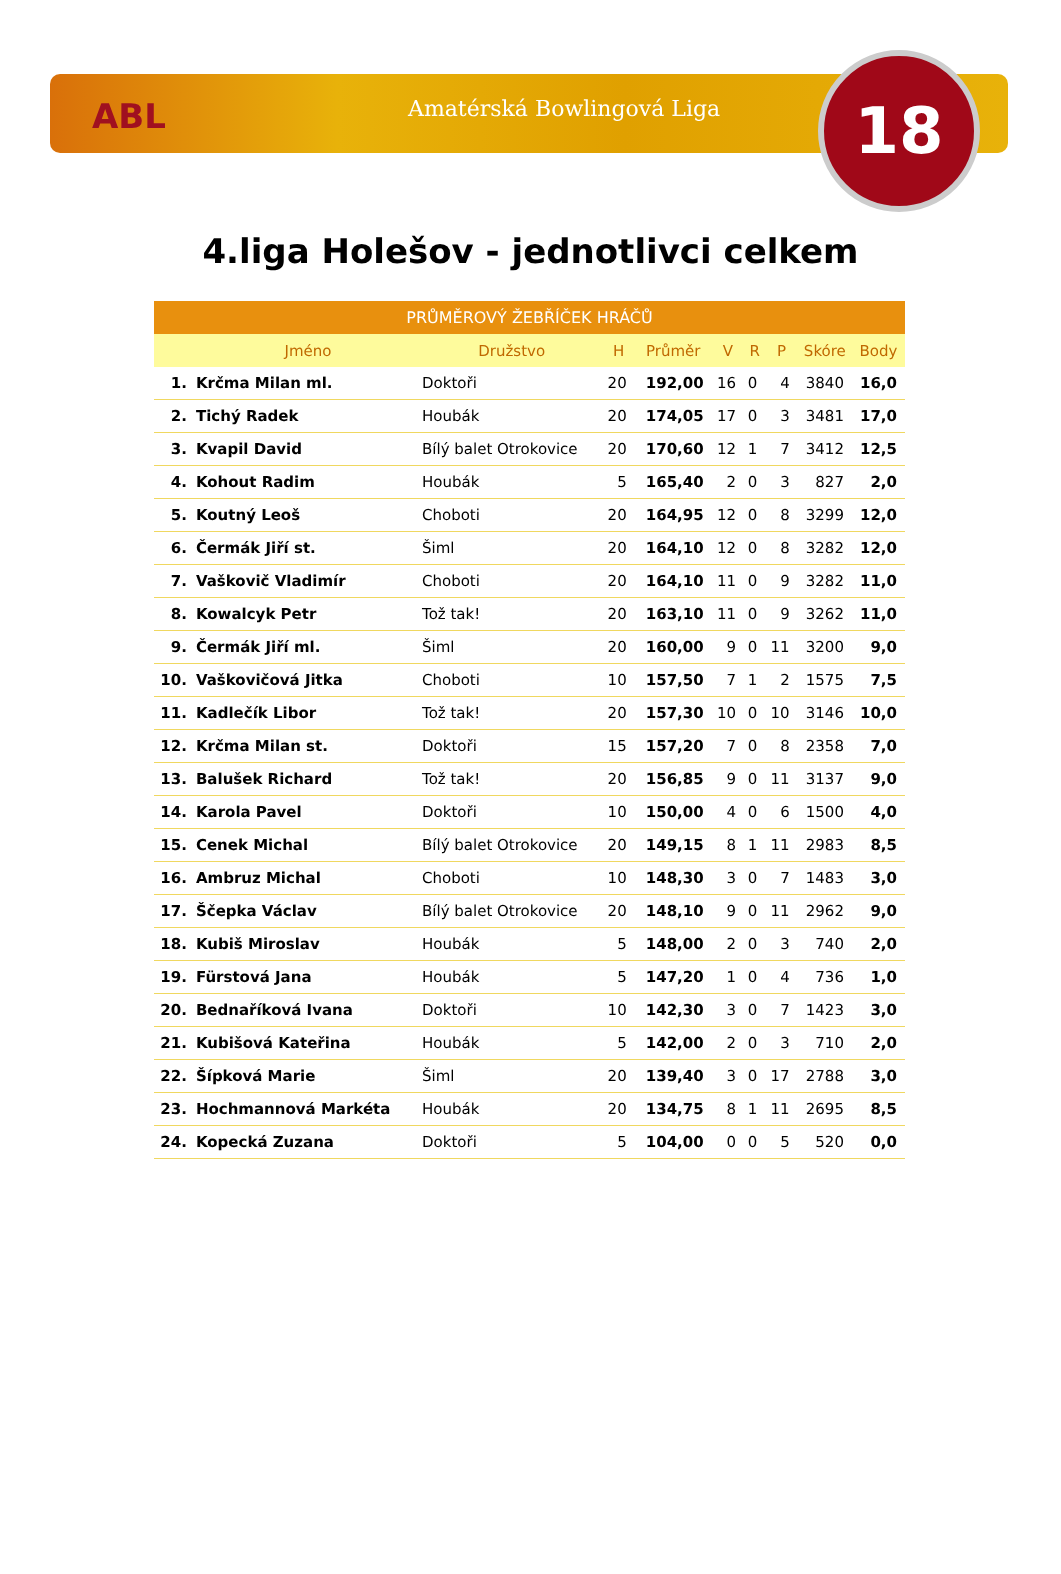ABL Amatérská Bowlingová Liga 18
4.liga Holešov - jednotlivci celkem
| PRŮMĚROVÝ ŽEBŘÍČEK HRÁČŮ | | | | | | | | | |
| --- | --- | --- | --- | --- | --- | --- | --- | --- | --- |
| | Jméno | Družstvo | H | Průměr | V | R | P | Skóre | Body |
| 1. | Krčma Milan ml. | Doktoři | 20 | 192,00 | 16 | 0 | 4 | 3840 | 16,0 |
| 2. | Tichý Radek | Houbák | 20 | 174,05 | 17 | 0 | 3 | 3481 | 17,0 |
| 3. | Kvapil David | Bílý balet Otrokovice | 20 | 170,60 | 12 | 1 | 7 | 3412 | 12,5 |
| 4. | Kohout Radim | Houbák | 5 | 165,40 | 2 | 0 | 3 | 827 | 2,0 |
| 5. | Koutný Leoš | Choboti | 20 | 164,95 | 12 | 0 | 8 | 3299 | 12,0 |
| 6. | Čermák Jiří st. | Šiml | 20 | 164,10 | 12 | 0 | 8 | 3282 | 12,0 |
| 7. | Vaškovič Vladimír | Choboti | 20 | 164,10 | 11 | 0 | 9 | 3282 | 11,0 |
| 8. | Kowalcyk Petr | Tož tak! | 20 | 163,10 | 11 | 0 | 9 | 3262 | 11,0 |
| 9. | Čermák Jiří ml. | Šiml | 20 | 160,00 | 9 | 0 | 11 | 3200 | 9,0 |
| 10. | Vaškovičová Jitka | Choboti | 10 | 157,50 | 7 | 1 | 2 | 1575 | 7,5 |
| 11. | Kadlečík Libor | Tož tak! | 20 | 157,30 | 10 | 0 | 10 | 3146 | 10,0 |
| 12. | Krčma Milan st. | Doktoři | 15 | 157,20 | 7 | 0 | 8 | 2358 | 7,0 |
| 13. | Balušek Richard | Tož tak! | 20 | 156,85 | 9 | 0 | 11 | 3137 | 9,0 |
| 14. | Karola Pavel | Doktoři | 10 | 150,00 | 4 | 0 | 6 | 1500 | 4,0 |
| 15. | Cenek Michal | Bílý balet Otrokovice | 20 | 149,15 | 8 | 1 | 11 | 2983 | 8,5 |
| 16. | Ambruz Michal | Choboti | 10 | 148,30 | 3 | 0 | 7 | 1483 | 3,0 |
| 17. | Ščepka Václav | Bílý balet Otrokovice | 20 | 148,10 | 9 | 0 | 11 | 2962 | 9,0 |
| 18. | Kubiš Miroslav | Houbák | 5 | 148,00 | 2 | 0 | 3 | 740 | 2,0 |
| 19. | Fürstová Jana | Houbák | 5 | 147,20 | 1 | 0 | 4 | 736 | 1,0 |
| 20. | Bednaříková Ivana | Doktoři | 10 | 142,30 | 3 | 0 | 7 | 1423 | 3,0 |
| 21. | Kubišová Kateřina | Houbák | 5 | 142,00 | 2 | 0 | 3 | 710 | 2,0 |
| 22. | Šípková Marie | Šiml | 20 | 139,40 | 3 | 0 | 17 | 2788 | 3,0 |
| 23. | Hochmannová Markéta | Houbák | 20 | 134,75 | 8 | 1 | 11 | 2695 | 8,5 |
| 24. | Kopecká Zuzana | Doktoři | 5 | 104,00 | 0 | 0 | 5 | 520 | 0,0 |